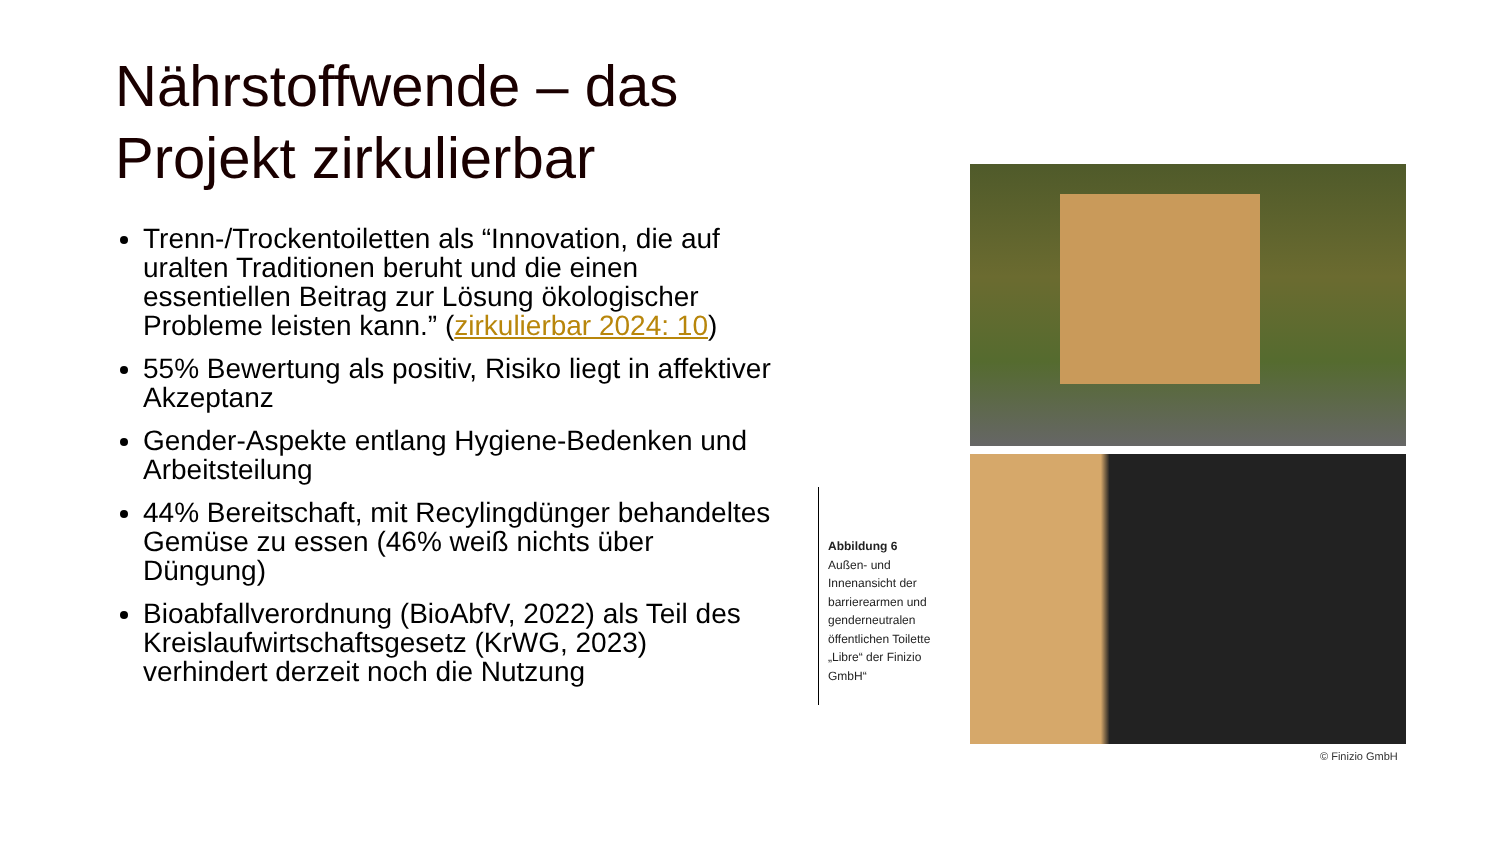Nährstoffwende – das Projekt zirkulierbar
Trenn-/Trockentoiletten als “Innovation, die auf uralten Traditionen beruht und die einen essentiellen Beitrag zur Lösung ökologischer Probleme leisten kann.” (zirkulierbar 2024: 10)
55% Bewertung als positiv, Risiko liegt in affektiver Akzeptanz
Gender-Aspekte entlang Hygiene-Bedenken und Arbeitsteilung
44% Bereitschaft, mit Recylingdünger behandeltes Gemüse zu essen (46% weiß nichts über Düngung)
Bioabfallverordnung (BioAbfV, 2022) als Teil des Kreislaufwirtschaftsgesetz (KrWG, 2023) verhindert derzeit noch die Nutzung
Abbildung 6
Außen- und Innenansicht der barrierearmen und genderneutralen öffentlichen Toilette „Libre“ der Finizio GmbH“
© Finizio GmbH